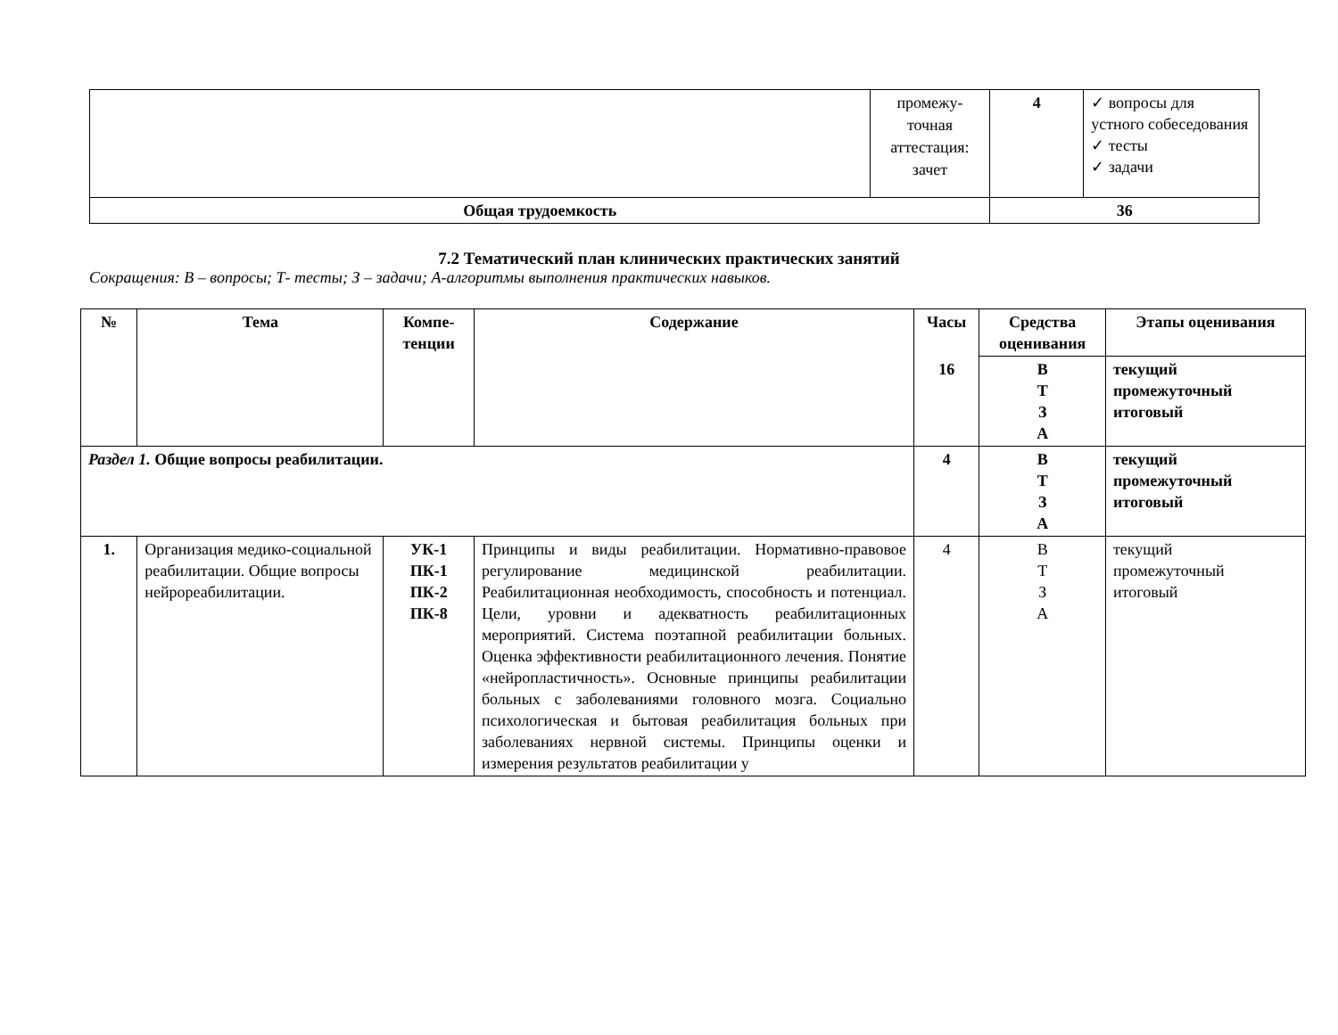| | промежу- точная аттестация: зачет | 4 | ✓ вопросы для устного собеседования ✓ тесты ✓ задачи |
| Общая трудоемкость | | 36 | |
7.2 Тематический план клинических практических занятий
Сокращения: В – вопросы; Т- тесты; З – задачи; А-алгоритмы выполнения практических навыков.
| № | Тема | Компе- тенции | Содержание | Часы | Средства оценивания | Этапы оценивания |
| --- | --- | --- | --- | --- | --- | --- |
| | | | | 16 | В Т З А | текущий промежуточный итоговый |
| Раздел 1. Общие вопросы реабилитации. | | | | 4 | В Т З А | текущий промежуточный итоговый |
| 1. | Организация медико-социальной реабилитации. Общие вопросы нейрореабилитации. | УК-1 ПК-1 ПК-2 ПК-8 | Принципы и виды реабилитации. Нормативно-правовое регулирование медицинской реабилитации. Реабилитационная необходимость, способность и потенциал. Цели, уровни и адекватность реабилитационных мероприятий. Система поэтапной реабилитации больных. Оценка эффективности реабилитационного лечения. Понятие «нейропластичность». Основные принципы реабилитации больных с заболеваниями головного мозга. Социально психологическая и бытовая реабилитация больных при заболеваниях нервной системы. Принципы оценки и измерения результатов реабилитации у | 4 | В Т З А | текущий промежуточный итоговый |